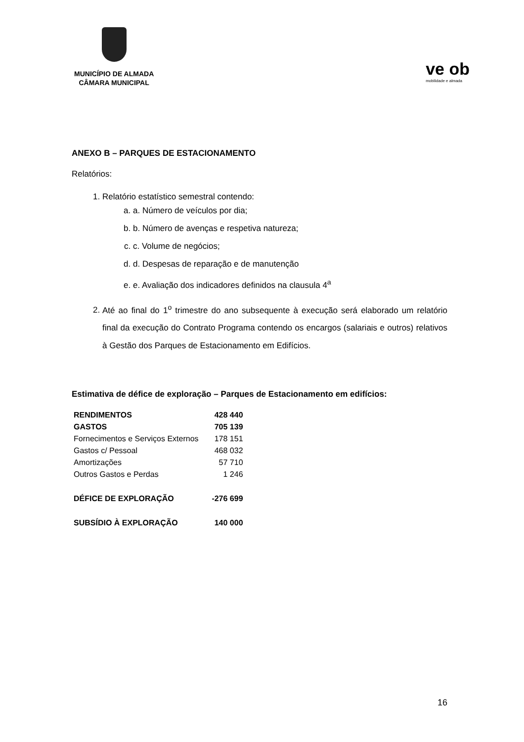MUNICÍPIO DE ALMADA
CÂMARA MUNICIPAL
ve ob
mobilidade e almada
ANEXO B – PARQUES DE ESTACIONAMENTO
Relatórios:
1. Relatório estatístico semestral contendo:
a. a. Número de veículos por dia;
b. b. Número de avenças e respetiva natureza;
c. c. Volume de negócios;
d. d. Despesas de reparação e de manutenção
e. e. Avaliação dos indicadores definidos na clausula 4<sup>a</sup>
2. Até ao final do 1<sup>o</sup> trimestre do ano subsequente à execução será elaborado um relatório final da execução do Contrato Programa contendo os encargos (salariais e outros) relativos à Gestão dos Parques de Estacionamento em Edifícios.
Estimativa de défice de exploração – Parques de Estacionamento em edifícios:
| RENDIMENTOS | 428 440 |
| GASTOS | 705 139 |
| Fornecimentos e Serviços Externos | 178 151 |
| Gastos c/ Pessoal | 468 032 |
| Amortizações | 57 710 |
| Outros Gastos e Perdas | 1 246 |
| DÉFICE DE EXPLORAÇÃO | -276 699 |
| SUBSÍDIO À EXPLORAÇÃO | 140 000 |
16